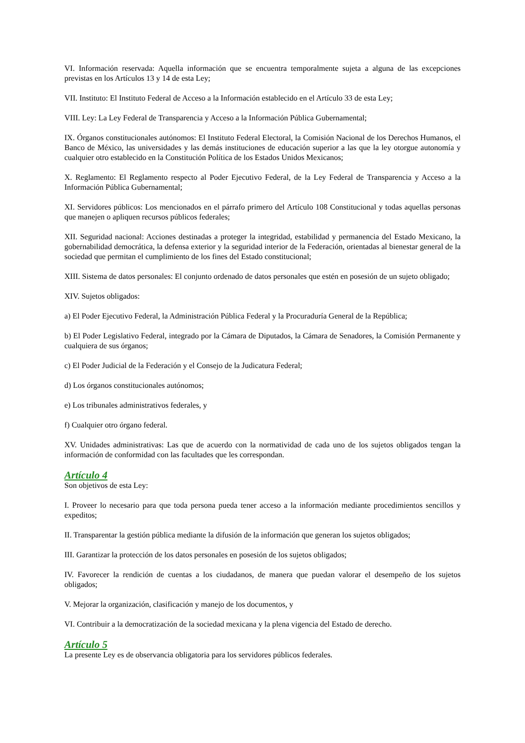VI. Información reservada: Aquella información que se encuentra temporalmente sujeta a alguna de las excepciones previstas en los Artículos 13 y 14 de esta Ley;
VII. Instituto: El Instituto Federal de Acceso a la Información establecido en el Artículo 33 de esta Ley;
VIII. Ley: La Ley Federal de Transparencia y Acceso a la Información Pública Gubernamental;
IX. Órganos constitucionales autónomos: El Instituto Federal Electoral, la Comisión Nacional de los Derechos Humanos, el Banco de México, las universidades y las demás instituciones de educación superior a las que la ley otorgue autonomía y cualquier otro establecido en la Constitución Política de los Estados Unidos Mexicanos;
X. Reglamento: El Reglamento respecto al Poder Ejecutivo Federal, de la Ley Federal de Transparencia y Acceso a la Información Pública Gubernamental;
XI. Servidores públicos: Los mencionados en el párrafo primero del Artículo 108 Constitucional y todas aquellas personas que manejen o apliquen recursos públicos federales;
XII. Seguridad nacional: Acciones destinadas a proteger la integridad, estabilidad y permanencia del Estado Mexicano, la gobernabilidad democrática, la defensa exterior y la seguridad interior de la Federación, orientadas al bienestar general de la sociedad que permitan el cumplimiento de los fines del Estado constitucional;
XIII. Sistema de datos personales: El conjunto ordenado de datos personales que estén en posesión de un sujeto obligado;
XIV. Sujetos obligados:
a) El Poder Ejecutivo Federal, la Administración Pública Federal y la Procuraduría General de la República;
b) El Poder Legislativo Federal, integrado por la Cámara de Diputados, la Cámara de Senadores, la Comisión Permanente y cualquiera de sus órganos;
c) El Poder Judicial de la Federación y el Consejo de la Judicatura Federal;
d) Los órganos constitucionales autónomos;
e) Los tribunales administrativos federales, y
f) Cualquier otro órgano federal.
XV. Unidades administrativas: Las que de acuerdo con la normatividad de cada uno de los sujetos obligados tengan la información de conformidad con las facultades que les correspondan.
Artículo 4
Son objetivos de esta Ley:
I. Proveer lo necesario para que toda persona pueda tener acceso a la información mediante procedimientos sencillos y expeditos;
II. Transparentar la gestión pública mediante la difusión de la información que generan los sujetos obligados;
III. Garantizar la protección de los datos personales en posesión de los sujetos obligados;
IV. Favorecer la rendición de cuentas a los ciudadanos, de manera que puedan valorar el desempeño de los sujetos obligados;
V. Mejorar la organización, clasificación y manejo de los documentos, y
VI. Contribuir a la democratización de la sociedad mexicana y la plena vigencia del Estado de derecho.
Artículo 5
La presente Ley es de observancia obligatoria para los servidores públicos federales.